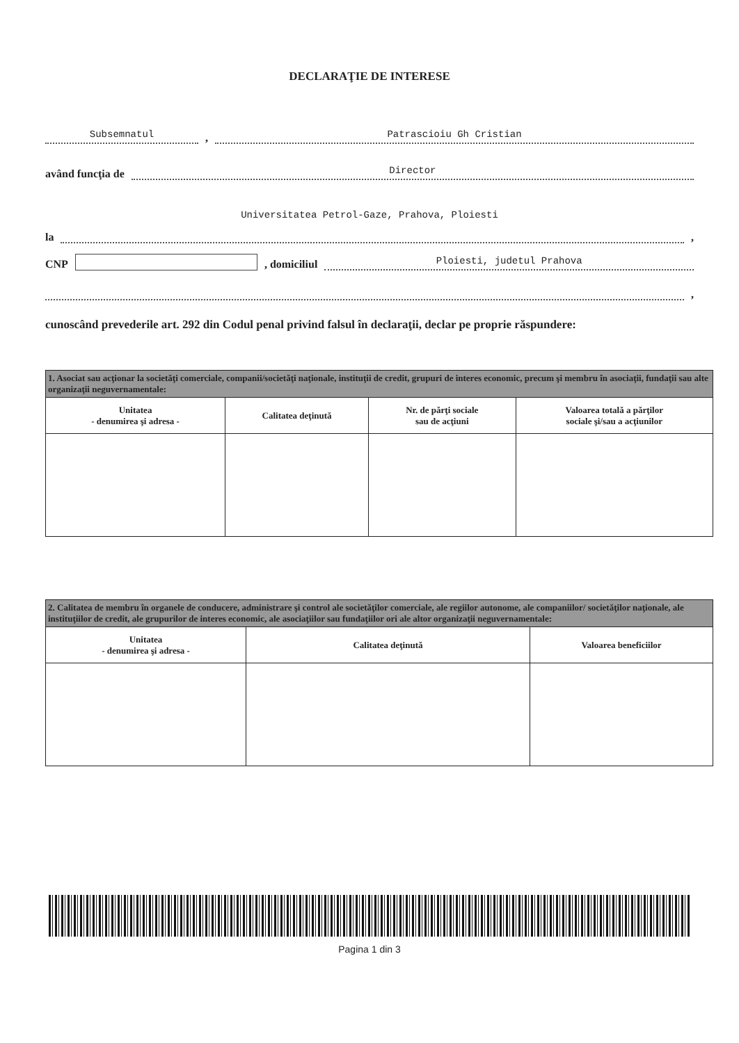DECLARAŢIE DE INTERESE
Subsemnatul, Patrascioiu Gh Cristian
având funcţia de Director
Universitatea Petrol-Gaze, Prahova, Ploiesti
la ,
CNP , domiciliul Ploiesti, judetul Prahova
,
cunoscând prevederile art. 292 din Codul penal privind falsul în declaraţii, declar pe proprie răspundere:
| 1. Asociat sau acţionar la societăţi comerciale, companii/societăţi naţionale, instituţii de credit, grupuri de interes economic, precum şi membru în asociaţii, fundaţii sau alte organizaţii neguvernamentale: | | | |
| Unitatea - denumirea şi adresa - | Calitatea deţinută | Nr. de părţi sociale sau de acţiuni | Valoarea totală a părţilor sociale şi/sau a acţiunilor |
| 2. Calitatea de membru în organele de conducere, administrare şi control ale societăţilor comerciale, ale regiilor autonome, ale companiilor/ societăţilor naţionale, ale instituţiilor de credit, ale grupurilor de interes economic, ale asociaţiilor sau fundaţiilor ori ale altor organizaţii neguvernamentale: | | |
| Unitatea - denumirea şi adresa - | Calitatea deţinută | Valoarea beneficiilor |
Pagina 1 din 3